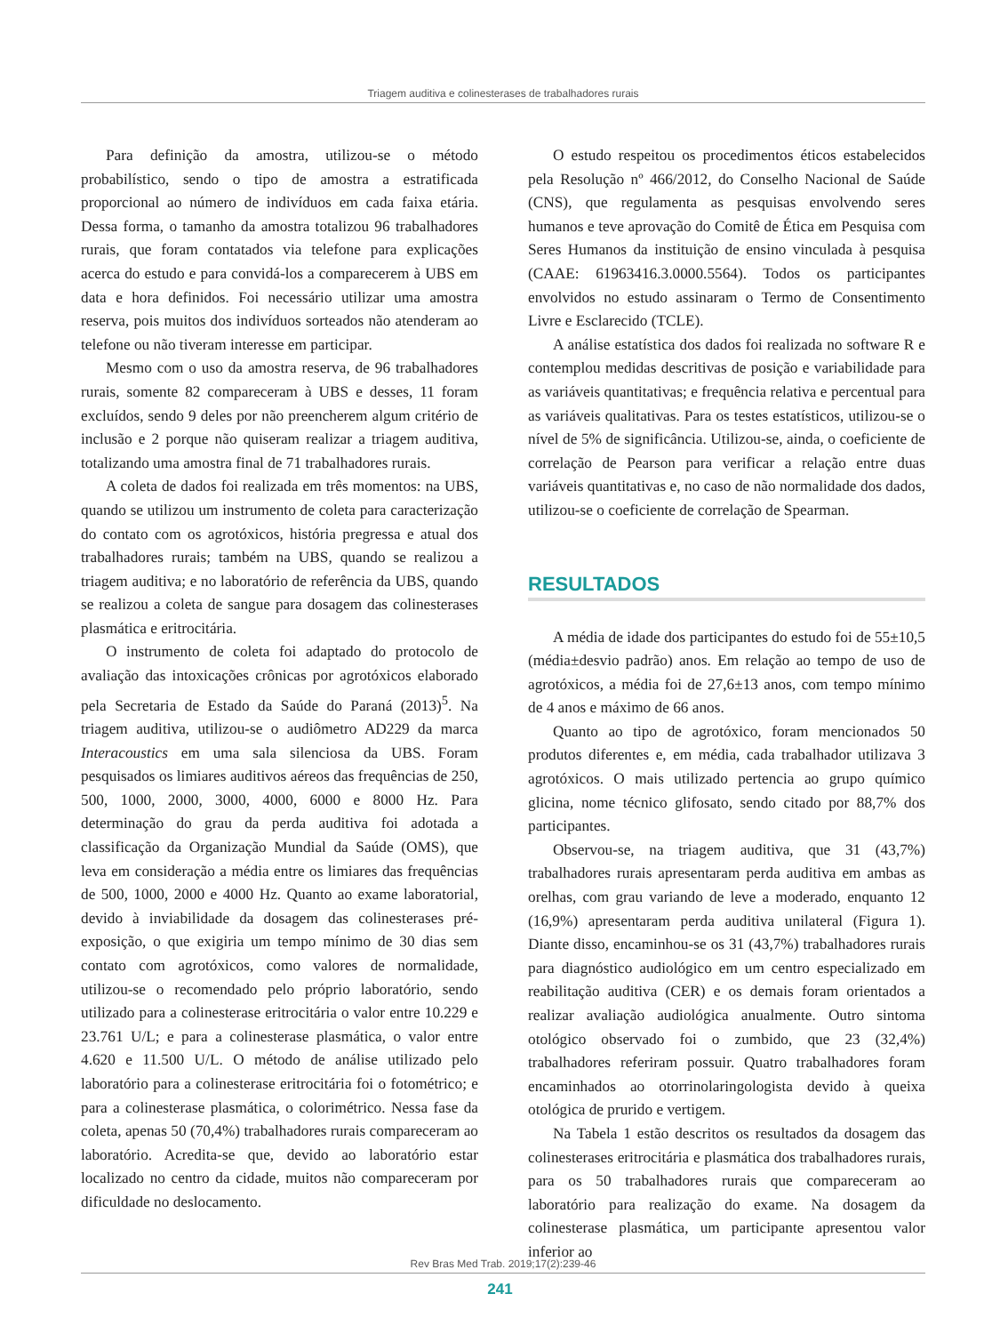Triagem auditiva e colinesterases de trabalhadores rurais
Para definição da amostra, utilizou-se o método probabilístico, sendo o tipo de amostra a estratificada proporcional ao número de indivíduos em cada faixa etária. Dessa forma, o tamanho da amostra totalizou 96 trabalhadores rurais, que foram contatados via telefone para explicações acerca do estudo e para convidá-los a comparecerem à UBS em data e hora definidos. Foi necessário utilizar uma amostra reserva, pois muitos dos indivíduos sorteados não atenderam ao telefone ou não tiveram interesse em participar.
Mesmo com o uso da amostra reserva, de 96 trabalhadores rurais, somente 82 compareceram à UBS e desses, 11 foram excluídos, sendo 9 deles por não preencherem algum critério de inclusão e 2 porque não quiseram realizar a triagem auditiva, totalizando uma amostra final de 71 trabalhadores rurais.
A coleta de dados foi realizada em três momentos: na UBS, quando se utilizou um instrumento de coleta para caracterização do contato com os agrotóxicos, história pregressa e atual dos trabalhadores rurais; também na UBS, quando se realizou a triagem auditiva; e no laboratório de referência da UBS, quando se realizou a coleta de sangue para dosagem das colinesterases plasmática e eritrocitária.
O instrumento de coleta foi adaptado do protocolo de avaliação das intoxicações crônicas por agrotóxicos elaborado pela Secretaria de Estado da Saúde do Paraná (2013)<sup>5</sup>. Na triagem auditiva, utilizou-se o audiômetro AD229 da marca Interacoustics em uma sala silenciosa da UBS. Foram pesquisados os limiares auditivos aéreos das frequências de 250, 500, 1000, 2000, 3000, 4000, 6000 e 8000 Hz. Para determinação do grau da perda auditiva foi adotada a classificação da Organização Mundial da Saúde (OMS), que leva em consideração a média entre os limiares das frequências de 500, 1000, 2000 e 4000 Hz. Quanto ao exame laboratorial, devido à inviabilidade da dosagem das colinesterases pré-exposição, o que exigiria um tempo mínimo de 30 dias sem contato com agrotóxicos, como valores de normalidade, utilizou-se o recomendado pelo próprio laboratório, sendo utilizado para a colinesterase eritrocitária o valor entre 10.229 e 23.761 U/L; e para a colinesterase plasmática, o valor entre 4.620 e 11.500 U/L. O método de análise utilizado pelo laboratório para a colinesterase eritrocitária foi o fotométrico; e para a colinesterase plasmática, o colorimétrico. Nessa fase da coleta, apenas 50 (70,4%) trabalhadores rurais compareceram ao laboratório. Acredita-se que, devido ao laboratório estar localizado no centro da cidade, muitos não compareceram por dificuldade no deslocamento.
O estudo respeitou os procedimentos éticos estabelecidos pela Resolução nº 466/2012, do Conselho Nacional de Saúde (CNS), que regulamenta as pesquisas envolvendo seres humanos e teve aprovação do Comitê de Ética em Pesquisa com Seres Humanos da instituição de ensino vinculada à pesquisa (CAAE: 61963416.3.0000.5564). Todos os participantes envolvidos no estudo assinaram o Termo de Consentimento Livre e Esclarecido (TCLE).
A análise estatística dos dados foi realizada no software R e contemplou medidas descritivas de posição e variabilidade para as variáveis quantitativas; e frequência relativa e percentual para as variáveis qualitativas. Para os testes estatísticos, utilizou-se o nível de 5% de significância. Utilizou-se, ainda, o coeficiente de correlação de Pearson para verificar a relação entre duas variáveis quantitativas e, no caso de não normalidade dos dados, utilizou-se o coeficiente de correlação de Spearman.
RESULTADOS
A média de idade dos participantes do estudo foi de 55±10,5 (média±desvio padrão) anos. Em relação ao tempo de uso de agrotóxicos, a média foi de 27,6±13 anos, com tempo mínimo de 4 anos e máximo de 66 anos.
Quanto ao tipo de agrotóxico, foram mencionados 50 produtos diferentes e, em média, cada trabalhador utilizava 3 agrotóxicos. O mais utilizado pertencia ao grupo químico glicina, nome técnico glifosato, sendo citado por 88,7% dos participantes.
Observou-se, na triagem auditiva, que 31 (43,7%) trabalhadores rurais apresentaram perda auditiva em ambas as orelhas, com grau variando de leve a moderado, enquanto 12 (16,9%) apresentaram perda auditiva unilateral (Figura 1). Diante disso, encaminhou-se os 31 (43,7%) trabalhadores rurais para diagnóstico audiológico em um centro especializado em reabilitação auditiva (CER) e os demais foram orientados a realizar avaliação audiológica anualmente. Outro sintoma otológico observado foi o zumbido, que 23 (32,4%) trabalhadores referiram possuir. Quatro trabalhadores foram encaminhados ao otorrinolaringologista devido à queixa otológica de prurido e vertigem.
Na Tabela 1 estão descritos os resultados da dosagem das colinesterases eritrocitária e plasmática dos trabalhadores rurais, para os 50 trabalhadores rurais que compareceram ao laboratório para realização do exame. Na dosagem da colinesterase plasmática, um participante apresentou valor inferior ao
Rev Bras Med Trab. 2019;17(2):239-46
241